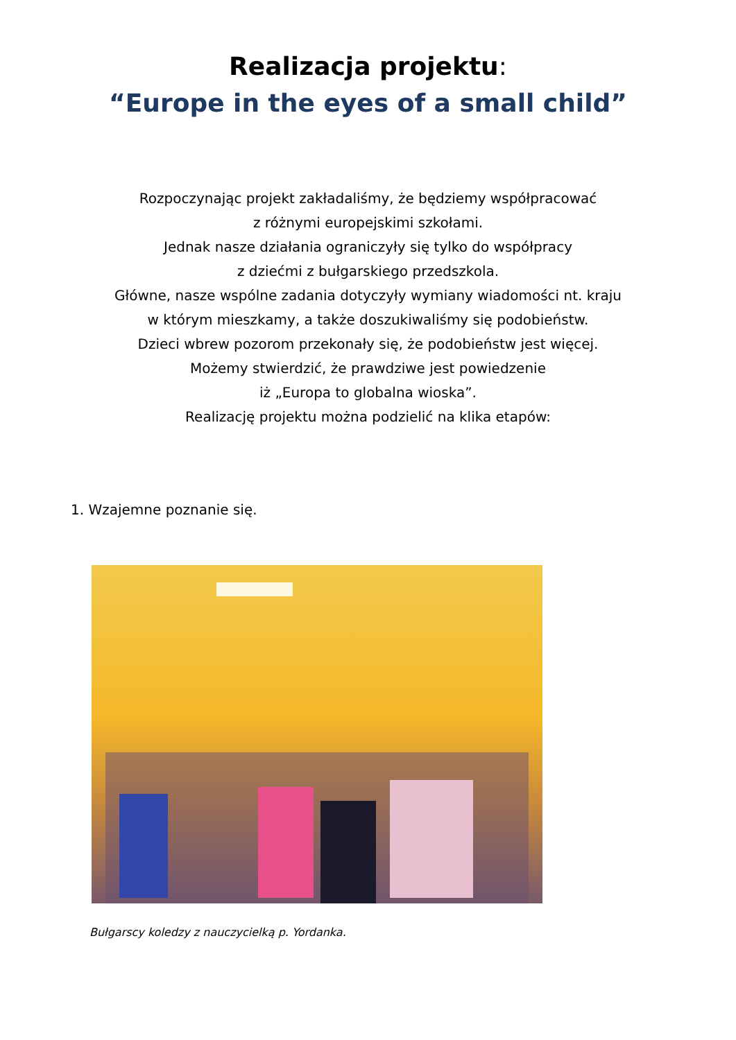Realizacja projektu:
“Europe in the eyes of a small child”
Rozpoczynając projekt zakładaliśmy, że będziemy współpracować
z różnymi europejskimi szkołami.
Jednak nasze działania ograniczyły się tylko do współpracy
z dziećmi z bułgarskiego przedszkola.
Główne, nasze wspólne zadania dotyczyły wymiany wiadomości nt. kraju
w którym mieszkamy, a także doszukiwaliśmy się podobieństw.
Dzieci wbrew pozorom przekonały się, że podobieństw jest więcej.
Możemy stwierdzić, że prawdziwe jest powiedzenie
iż „Europa to globalna wioska”.
Realizację projektu można podzielić na klika etapów:
1. Wzajemne poznanie się.
Bułgarscy koledzy z nauczycielką p. Yordanka.